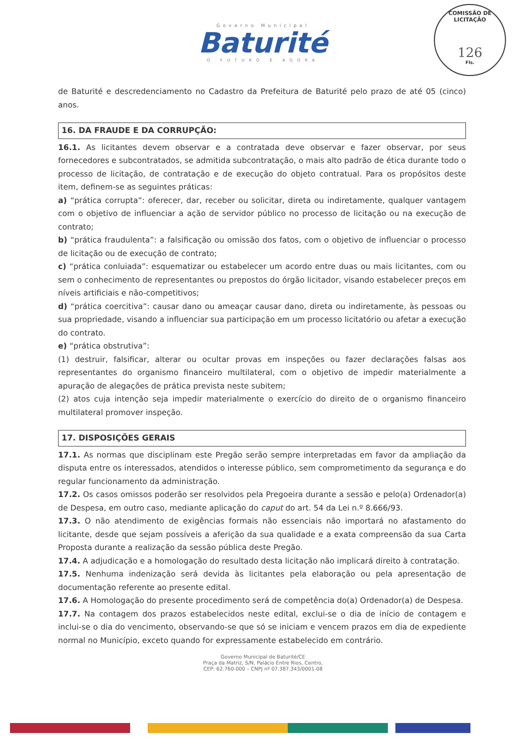Governo Municipal
Baturité
O FUTURO É AGORA
COMISSÃO DE LICITAÇÃO
126
Fls.
de Baturité e descredenciamento no Cadastro da Prefeitura de Baturité pelo prazo de até 05 (cinco) anos.
16. DA FRAUDE E DA CORRUPÇÃO:
16.1. As licitantes devem observar e a contratada deve observar e fazer observar, por seus fornecedores e subcontratados, se admitida subcontratação, o mais alto padrão de ética durante todo o processo de licitação, de contratação e de execução do objeto contratual. Para os propósitos deste item, definem-se as seguintes práticas:
a) “prática corrupta”: oferecer, dar, receber ou solicitar, direta ou indiretamente, qualquer vantagem com o objetivo de influenciar a ação de servidor público no processo de licitação ou na execução de contrato;
b) “prática fraudulenta”: a falsificação ou omissão dos fatos, com o objetivo de influenciar o processo de licitação ou de execução de contrato;
c) “prática conluiada”: esquematizar ou estabelecer um acordo entre duas ou mais licitantes, com ou sem o conhecimento de representantes ou prepostos do órgão licitador, visando estabelecer preços em níveis artificiais e não-competitivos;
d) “prática coercitiva”: causar dano ou ameaçar causar dano, direta ou indiretamente, às pessoas ou sua propriedade, visando a influenciar sua participação em um processo licitatório ou afetar a execução do contrato.
e) “prática obstrutiva”:
(1) destruir, falsificar, alterar ou ocultar provas em inspeções ou fazer declarações falsas aos representantes do organismo financeiro multilateral, com o objetivo de impedir materialmente a apuração de alegações de prática prevista neste subitem;
(2) atos cuja intenção seja impedir materialmente o exercício do direito de o organismo financeiro multilateral promover inspeção.
17. DISPOSIÇÕES GERAIS
17.1. As normas que disciplinam este Pregão serão sempre interpretadas em favor da ampliação da disputa entre os interessados, atendidos o interesse público, sem comprometimento da segurança e do regular funcionamento da administração.
17.2. Os casos omissos poderão ser resolvidos pela Pregoeira durante a sessão e pelo(a) Ordenador(a) de Despesa, em outro caso, mediante aplicação do caput do art. 54 da Lei n.º 8.666/93.
17.3. O não atendimento de exigências formais não essenciais não importará no afastamento do licitante, desde que sejam possíveis a aferição da sua qualidade e a exata compreensão da sua Carta Proposta durante a realização da sessão pública deste Pregão.
17.4. A adjudicação e a homologação do resultado desta licitação não implicará direito à contratação.
17.5. Nenhuma indenização será devida às licitantes pela elaboração ou pela apresentação de documentação referente ao presente edital.
17.6. A Homologação do presente procedimento será de competência do(a) Ordenador(a) de Despesa.
17.7. Na contagem dos prazos estabelecidos neste edital, exclui-se o dia de início de contagem e inclui-se o dia do vencimento, observando-se que só se iniciam e vencem prazos em dia de expediente normal no Município, exceto quando for expressamente estabelecido em contrário.
Governo Municipal de Baturité/CE
Praça da Matriz, S/N, Palácio Entre Rios, Centro,
CEP: 62.760-000 – CNPJ nº 07.387.343/0001-08